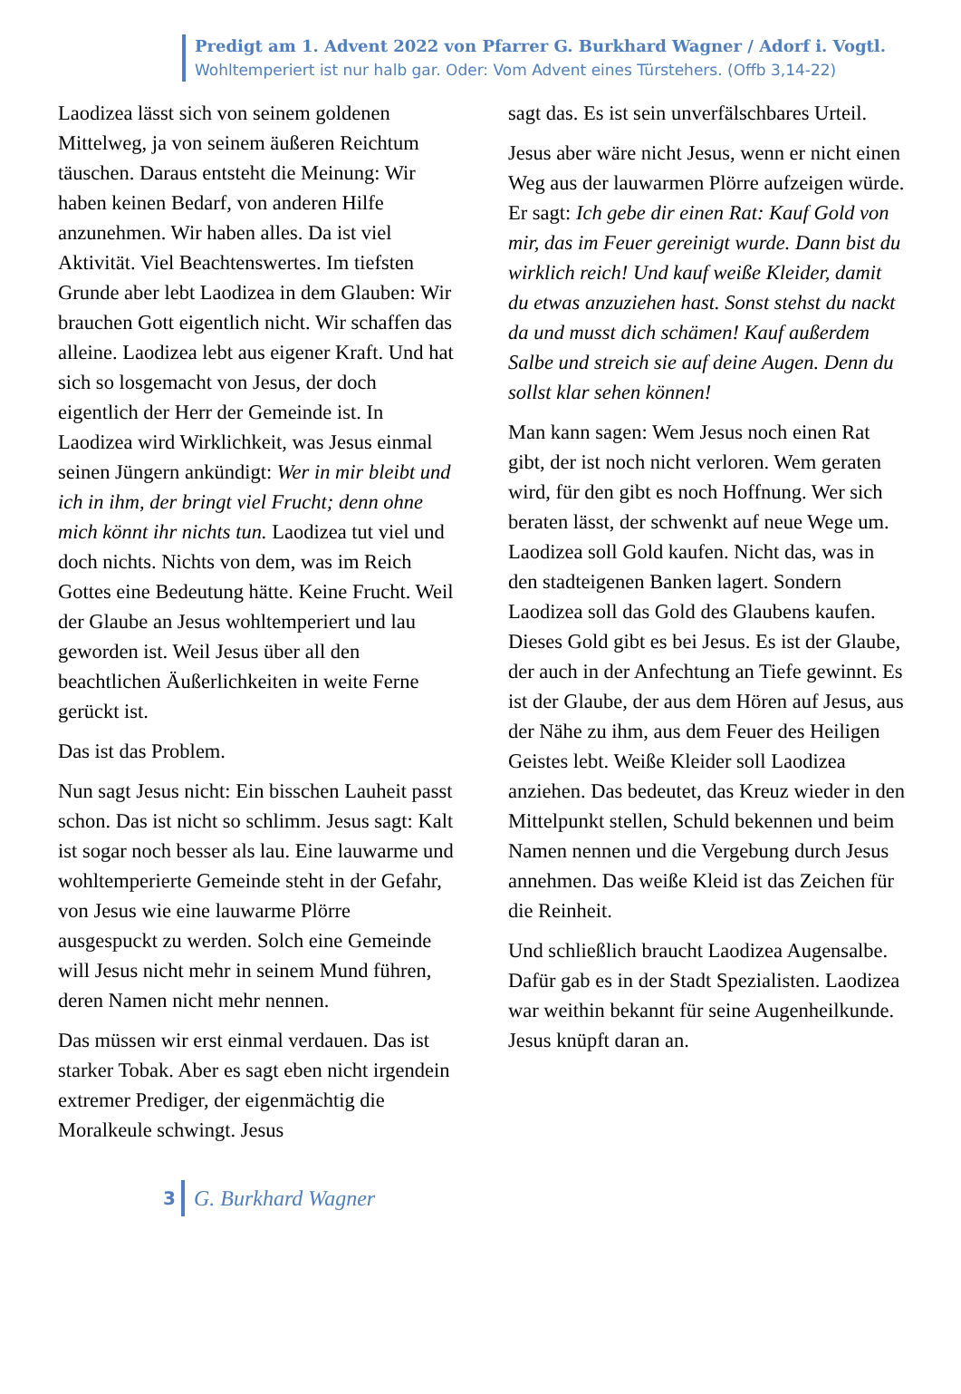Predigt am 1. Advent 2022 von Pfarrer G. Burkhard Wagner / Adorf i. Vogtl.
Wohltemperiert ist nur halb gar. Oder: Vom Advent eines Türstehers. (Offb 3,14-22)
Laodizea lässt sich von seinem goldenen Mittelweg, ja von seinem äußeren Reichtum täuschen. Daraus entsteht die Meinung: Wir haben keinen Bedarf, von anderen Hilfe anzunehmen. Wir haben alles. Da ist viel Aktivität. Viel Beachtenswertes. Im tiefsten Grunde aber lebt Laodizea in dem Glauben: Wir brauchen Gott eigentlich nicht. Wir schaffen das alleine. Laodizea lebt aus eigener Kraft. Und hat sich so losgemacht von Jesus, der doch eigentlich der Herr der Gemeinde ist. In Laodizea wird Wirklichkeit, was Jesus einmal seinen Jüngern ankündigt: Wer in mir bleibt und ich in ihm, der bringt viel Frucht; denn ohne mich könnt ihr nichts tun. Laodizea tut viel und doch nichts. Nichts von dem, was im Reich Gottes eine Bedeutung hätte. Keine Frucht. Weil der Glaube an Jesus wohltemperiert und lau geworden ist. Weil Jesus über all den beachtlichen Äußerlichkeiten in weite Ferne gerückt ist.
Das ist das Problem.
Nun sagt Jesus nicht: Ein bisschen Lauheit passt schon. Das ist nicht so schlimm. Jesus sagt: Kalt ist sogar noch besser als lau. Eine lauwarme und wohltemperierte Gemeinde steht in der Gefahr, von Jesus wie eine lauwarme Plörre ausgespuckt zu werden. Solch eine Gemeinde will Jesus nicht mehr in seinem Mund führen, deren Namen nicht mehr nennen.
Das müssen wir erst einmal verdauen. Das ist starker Tobak. Aber es sagt eben nicht irgendein extremer Prediger, der eigenmächtig die Moralkeule schwingt. Jesus
sagt das. Es ist sein unverfälschbares Urteil.
Jesus aber wäre nicht Jesus, wenn er nicht einen Weg aus der lauwarmen Plörre aufzeigen würde. Er sagt: Ich gebe dir einen Rat: Kauf Gold von mir, das im Feuer gereinigt wurde. Dann bist du wirklich reich! Und kauf weiße Kleider, damit du etwas anzuziehen hast. Sonst stehst du nackt da und musst dich schämen! Kauf außerdem Salbe und streich sie auf deine Augen. Denn du sollst klar sehen können!
Man kann sagen: Wem Jesus noch einen Rat gibt, der ist noch nicht verloren. Wem geraten wird, für den gibt es noch Hoffnung. Wer sich beraten lässt, der schwenkt auf neue Wege um. Laodizea soll Gold kaufen. Nicht das, was in den stadteigenen Banken lagert. Sondern Laodizea soll das Gold des Glaubens kaufen. Dieses Gold gibt es bei Jesus. Es ist der Glaube, der auch in der Anfechtung an Tiefe gewinnt. Es ist der Glaube, der aus dem Hören auf Jesus, aus der Nähe zu ihm, aus dem Feuer des Heiligen Geistes lebt. Weiße Kleider soll Laodizea anziehen. Das bedeutet, das Kreuz wieder in den Mittelpunkt stellen, Schuld bekennen und beim Namen nennen und die Vergebung durch Jesus annehmen. Das weiße Kleid ist das Zeichen für die Reinheit.
Und schließlich braucht Laodizea Augensalbe. Dafür gab es in der Stadt Spezialisten. Laodizea war weithin bekannt für seine Augenheilkunde. Jesus knüpft daran an.
3 G. Burkhard Wagner